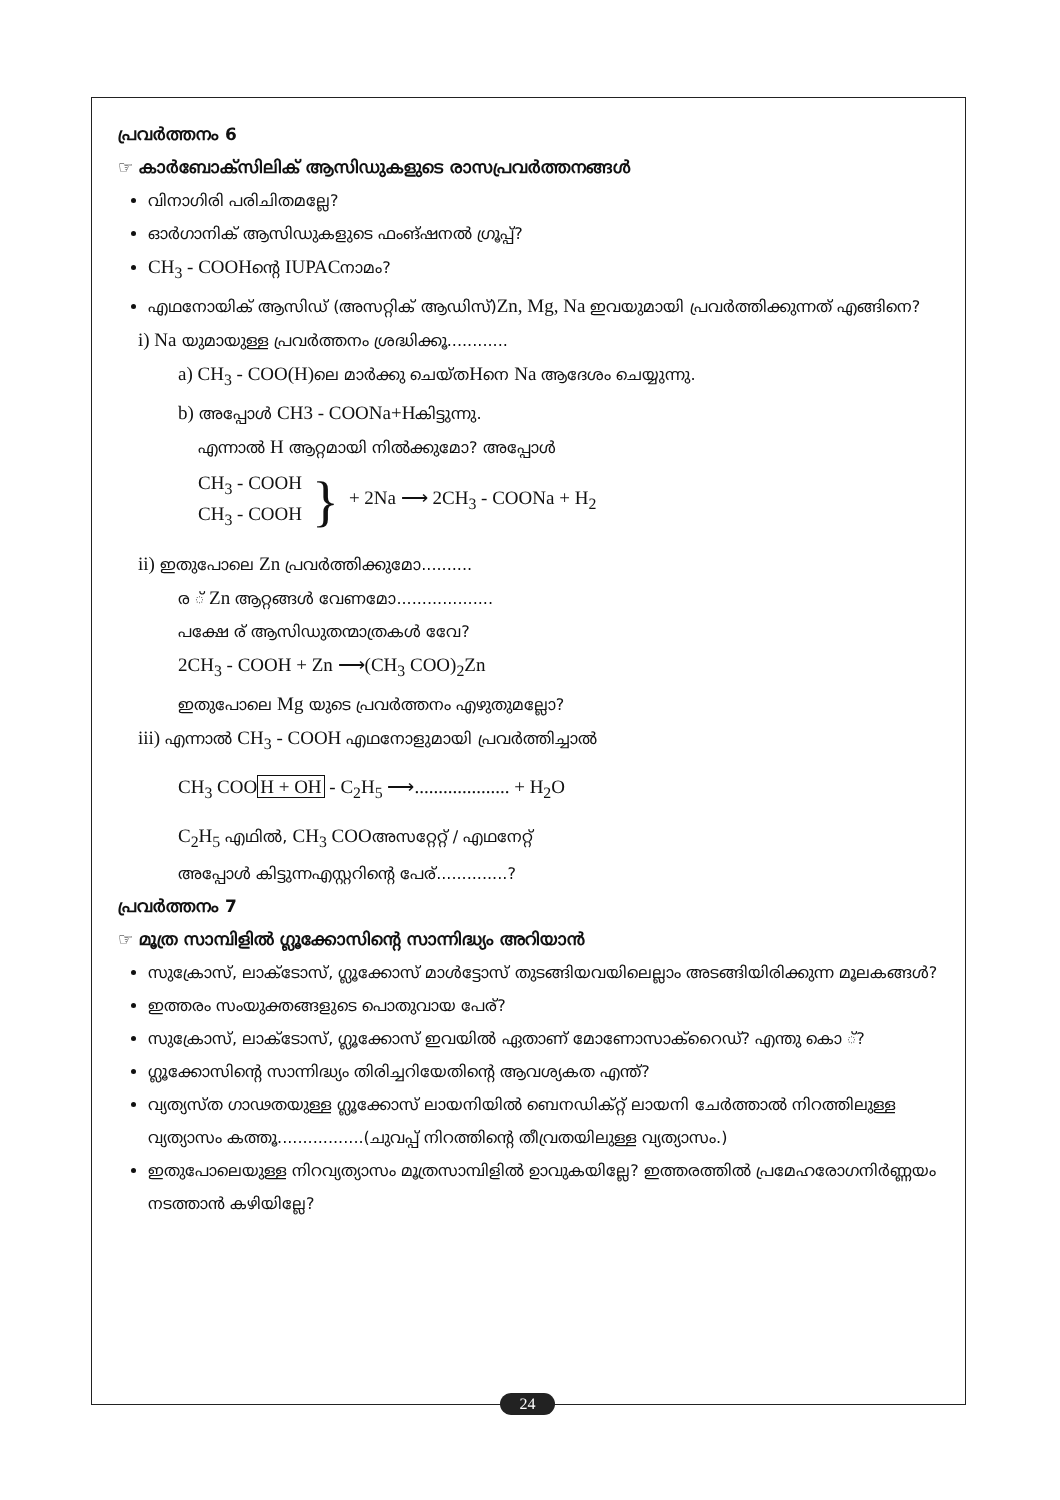പ്രവർത്തനം 6
☞ കാർബോക്സിലിക് ആസിഡുകളുടെ രാസപ്രവർത്തനങ്ങൾ
വിനാഗിരി പരിചിതമല്ലേ?
ഓർഗാനിക് ആസിഡുകളുടെ ഫംങ്ഷനൽ ഗ്രൂപ്പ്?
CH<sub>3</sub> - COOHന്റെ IUPACനാമം?
എഥനോയിക് ആസിഡ് (അസറ്റിക് ആഡിസ്)Zn, Mg, Na ഇവയുമായി പ്രവർത്തിക്കുന്നത് എങ്ങിനെ?
i) Na യുമായുള്ള പ്രവർത്തനം ശ്രദ്ധിക്കൂ............
a) CH<sub>3</sub> - COO(H) ലെ മാർക്കു ചെയ്തHനെ Na ആദേശം ചെയ്യുന്നു.
b) അപ്പോൾ CH3 - COONa+Hകിട്ടുന്നു.
എന്നാൽ H ആറ്റമായി നിൽക്കുമോ? അപ്പോൾ
CH<sub>3</sub> - COOH
CH<sub>3</sub> - COOH
}
+ 2Na ⟶ 2CH<sub>3</sub> - COONa + H<sub>2</sub>
ii) ഇതുപോലെ Zn പ്രവർത്തിക്കുമോ..........
ര ് Zn ആറ്റങ്ങൾ വേണമോ...................
പക്ഷേ ര് ആസിഡുതന്മാത്രകൾ വേേ?
2CH<sub>3</sub> - COOH + Zn ⟶(CH<sub>3</sub> COO)<sub>2</sub>Zn
ഇതുപോലെ Mg യുടെ പ്രവർത്തനം എഴുതുമല്ലോ?
iii) എന്നാൽ CH<sub>3</sub> - COOH എഥനോളുമായി പ്രവർത്തിച്ചാൽ
CH<sub>3</sub> COOH + OH - C<sub>2</sub>H<sub>5</sub> ⟶.................... + H<sub>2</sub>O
C<sub>2</sub>H<sub>5</sub> എഥിൽ, CH<sub>3</sub> COOഅസറ്റേറ്റ് / എഥനേറ്റ്
അപ്പോൾ കിട്ടുന്നഎസ്റ്ററിന്റെ പേര്..............?
പ്രവർത്തനം 7
☞ മൂത്ര സാമ്പിളിൽ ഗ്ലൂക്കോസിന്റെ സാന്നിദ്ധ്യം അറിയാൻ
സുക്രോസ്, ലാക്ടോസ്, ഗ്ലൂക്കോസ് മാൾട്ടോസ് തുടങ്ങിയവയിലെല്ലാം അടങ്ങിയിരിക്കുന്ന മൂലകങ്ങൾ?
ഇത്തരം സംയുക്തങ്ങളുടെ പൊതുവായ പേര്?
സുക്രോസ്, ലാക്ടോസ്, ഗ്ലൂക്കോസ് ഇവയിൽ ഏതാണ് മോണോസാക്റൈഡ്? എന്തു കൊ ്?
ഗ്ലൂക്കോസിന്റെ സാന്നിദ്ധ്യം തിരിച്ചറിയേതിന്റെ ആവശ്യകത എന്ത്?
വ്യത്യസ്ത ഗാഢതയുള്ള ഗ്ലൂക്കോസ് ലായനിയിൽ ബെനഡിക്റ്റ് ലായനി ചേർത്താൽ നിറത്തിലുള്ള വ്യത്യാസം കത്തൂ.................(ചുവപ്പ് നിറത്തിന്റെ തീവ്രതയിലുള്ള വ്യത്യാസം.)
ഇതുപോലെയുള്ള നിറവ്യത്യാസം മൂത്രസാമ്പിളിൽ ഉാവുകയില്ലേ? ഇത്തരത്തിൽ പ്രമേഹരോഗനിർണ്ണയം നടത്താൻ കഴിയില്ലേ?
24